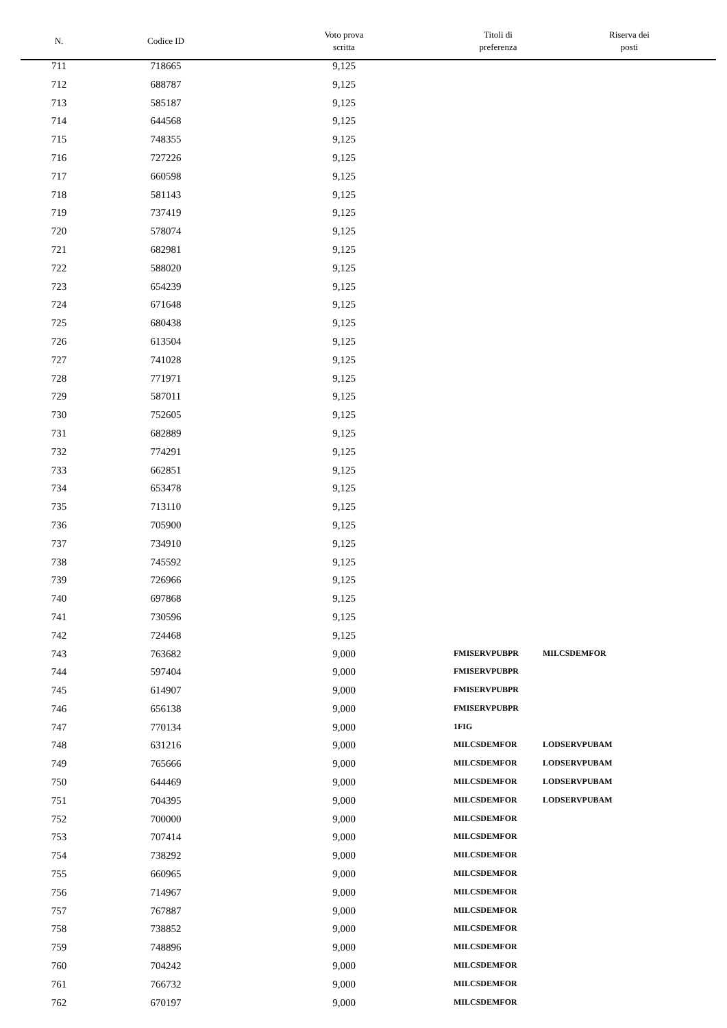| N. | Codice ID | Voto prova scritta | Titoli di preferenza | Riserva dei posti |
| --- | --- | --- | --- | --- |
| 711 | 718665 | 9,125 | | |
| 712 | 688787 | 9,125 | | |
| 713 | 585187 | 9,125 | | |
| 714 | 644568 | 9,125 | | |
| 715 | 748355 | 9,125 | | |
| 716 | 727226 | 9,125 | | |
| 717 | 660598 | 9,125 | | |
| 718 | 581143 | 9,125 | | |
| 719 | 737419 | 9,125 | | |
| 720 | 578074 | 9,125 | | |
| 721 | 682981 | 9,125 | | |
| 722 | 588020 | 9,125 | | |
| 723 | 654239 | 9,125 | | |
| 724 | 671648 | 9,125 | | |
| 725 | 680438 | 9,125 | | |
| 726 | 613504 | 9,125 | | |
| 727 | 741028 | 9,125 | | |
| 728 | 771971 | 9,125 | | |
| 729 | 587011 | 9,125 | | |
| 730 | 752605 | 9,125 | | |
| 731 | 682889 | 9,125 | | |
| 732 | 774291 | 9,125 | | |
| 733 | 662851 | 9,125 | | |
| 734 | 653478 | 9,125 | | |
| 735 | 713110 | 9,125 | | |
| 736 | 705900 | 9,125 | | |
| 737 | 734910 | 9,125 | | |
| 738 | 745592 | 9,125 | | |
| 739 | 726966 | 9,125 | | |
| 740 | 697868 | 9,125 | | |
| 741 | 730596 | 9,125 | | |
| 742 | 724468 | 9,125 | | |
| 743 | 763682 | 9,000 | FMISERVPUBPR | MILCSDEMFOR |
| 744 | 597404 | 9,000 | FMISERVPUBPR | |
| 745 | 614907 | 9,000 | FMISERVPUBPR | |
| 746 | 656138 | 9,000 | FMISERVPUBPR | |
| 747 | 770134 | 9,000 | 1FIG | |
| 748 | 631216 | 9,000 | MILCSDEMFOR | LODSERVPUBAM |
| 749 | 765666 | 9,000 | MILCSDEMFOR | LODSERVPUBAM |
| 750 | 644469 | 9,000 | MILCSDEMFOR | LODSERVPUBAM |
| 751 | 704395 | 9,000 | MILCSDEMFOR | LODSERVPUBAM |
| 752 | 700000 | 9,000 | MILCSDEMFOR | |
| 753 | 707414 | 9,000 | MILCSDEMFOR | |
| 754 | 738292 | 9,000 | MILCSDEMFOR | |
| 755 | 660965 | 9,000 | MILCSDEMFOR | |
| 756 | 714967 | 9,000 | MILCSDEMFOR | |
| 757 | 767887 | 9,000 | MILCSDEMFOR | |
| 758 | 738852 | 9,000 | MILCSDEMFOR | |
| 759 | 748896 | 9,000 | MILCSDEMFOR | |
| 760 | 704242 | 9,000 | MILCSDEMFOR | |
| 761 | 766732 | 9,000 | MILCSDEMFOR | |
| 762 | 670197 | 9,000 | MILCSDEMFOR | |